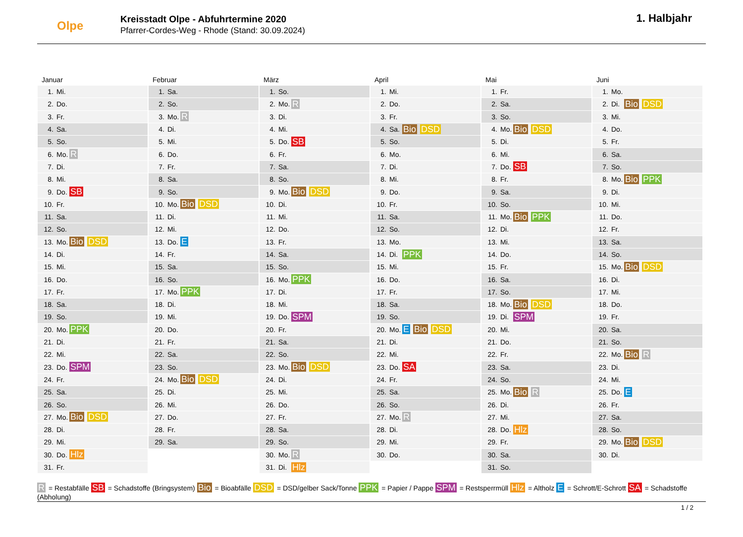Olpe
Kreisstadt Olpe - Abfuhrtermine 2020
Pfarrer-Cordes-Weg - Rhode (Stand: 30.09.2024)
1. Halbjahr
Januar
| 1. | Mi. | |
| 2. | Do. | |
| 3. | Fr. | |
| 4. | Sa. | |
| 5. | So. | |
| 6. | Mo. | R |
| 7. | Di. | |
| 8. | Mi. | |
| 9. | Do. | SB |
| 10. | Fr. | |
| 11. | Sa. | |
| 12. | So. | |
| 13. | Mo. | Bio DSD |
| 14. | Di. | |
| 15. | Mi. | |
| 16. | Do. | |
| 17. | Fr. | |
| 18. | Sa. | |
| 19. | So. | |
| 20. | Mo. | PPK |
| 21. | Di. | |
| 22. | Mi. | |
| 23. | Do. | SPM |
| 24. | Fr. | |
| 25. | Sa. | |
| 26. | So. | |
| 27. | Mo. | Bio DSD |
| 28. | Di. | |
| 29. | Mi. | |
| 30. | Do. | Hlz |
| 31. | Fr. | |
Februar
| 1. | Sa. | |
| 2. | So. | |
| 3. | Mo. | R |
| 4. | Di. | |
| 5. | Mi. | |
| 6. | Do. | |
| 7. | Fr. | |
| 8. | Sa. | |
| 9. | So. | |
| 10. | Mo. | Bio DSD |
| 11. | Di. | |
| 12. | Mi. | |
| 13. | Do. | E |
| 14. | Fr. | |
| 15. | Sa. | |
| 16. | So. | |
| 17. | Mo. | PPK |
| 18. | Di. | |
| 19. | Mi. | |
| 20. | Do. | |
| 21. | Fr. | |
| 22. | Sa. | |
| 23. | So. | |
| 24. | Mo. | Bio DSD |
| 25. | Di. | |
| 26. | Mi. | |
| 27. | Do. | |
| 28. | Fr. | |
| 29. | Sa. | |
März
| 1. | So. | |
| 2. | Mo. | R |
| 3. | Di. | |
| 4. | Mi. | |
| 5. | Do. | SB |
| 6. | Fr. | |
| 7. | Sa. | |
| 8. | So. | |
| 9. | Mo. | Bio DSD |
| 10. | Di. | |
| 11. | Mi. | |
| 12. | Do. | |
| 13. | Fr. | |
| 14. | Sa. | |
| 15. | So. | |
| 16. | Mo. | PPK |
| 17. | Di. | |
| 18. | Mi. | |
| 19. | Do. | SPM |
| 20. | Fr. | |
| 21. | Sa. | |
| 22. | So. | |
| 23. | Mo. | Bio DSD |
| 24. | Di. | |
| 25. | Mi. | |
| 26. | Do. | |
| 27. | Fr. | |
| 28. | Sa. | |
| 29. | So. | |
| 30. | Mo. | R |
| 31. | Di. | Hlz |
April
| 1. | Mi. | |
| 2. | Do. | |
| 3. | Fr. | |
| 4. | Sa. | Bio DSD |
| 5. | So. | |
| 6. | Mo. | |
| 7. | Di. | |
| 8. | Mi. | |
| 9. | Do. | |
| 10. | Fr. | |
| 11. | Sa. | |
| 12. | So. | |
| 13. | Mo. | |
| 14. | Di. | PPK |
| 15. | Mi. | |
| 16. | Do. | |
| 17. | Fr. | |
| 18. | Sa. | |
| 19. | So. | |
| 20. | Mo. | E Bio DSD |
| 21. | Di. | |
| 22. | Mi. | |
| 23. | Do. | SA |
| 24. | Fr. | |
| 25. | Sa. | |
| 26. | So. | |
| 27. | Mo. | R |
| 28. | Di. | |
| 29. | Mi. | |
| 30. | Do. | |
Mai
| 1. | Fr. | |
| 2. | Sa. | |
| 3. | So. | |
| 4. | Mo. | Bio DSD |
| 5. | Di. | |
| 6. | Mi. | |
| 7. | Do. | SB |
| 8. | Fr. | |
| 9. | Sa. | |
| 10. | So. | |
| 11. | Mo. | Bio PPK |
| 12. | Di. | |
| 13. | Mi. | |
| 14. | Do. | |
| 15. | Fr. | |
| 16. | Sa. | |
| 17. | So. | |
| 18. | Mo. | Bio DSD |
| 19. | Di. | SPM |
| 20. | Mi. | |
| 21. | Do. | |
| 22. | Fr. | |
| 23. | Sa. | |
| 24. | So. | |
| 25. | Mo. | Bio R |
| 26. | Di. | |
| 27. | Mi. | |
| 28. | Do. | Hlz |
| 29. | Fr. | |
| 30. | Sa. | |
| 31. | So. | |
Juni
| 1. | Mo. | |
| 2. | Di. | Bio DSD |
| 3. | Mi. | |
| 4. | Do. | |
| 5. | Fr. | |
| 6. | Sa. | |
| 7. | So. | |
| 8. | Mo. | Bio PPK |
| 9. | Di. | |
| 10. | Mi. | |
| 11. | Do. | |
| 12. | Fr. | |
| 13. | Sa. | |
| 14. | So. | |
| 15. | Mo. | Bio DSD |
| 16. | Di. | |
| 17. | Mi. | |
| 18. | Do. | |
| 19. | Fr. | |
| 20. | Sa. | |
| 21. | So. | |
| 22. | Mo. | Bio R |
| 23. | Di. | |
| 24. | Mi. | |
| 25. | Do. | E |
| 26. | Fr. | |
| 27. | Sa. | |
| 28. | So. | |
| 29. | Mo. | Bio DSD |
| 30. | Di. | |
R = Restabfälle SB = Schadstoffe (Bringsystem) Bio = Bioabfälle DSD = DSD/gelber Sack/Tonne PPK = Papier / Pappe SPM = Restsperrmüll Hlz = Altholz E = Schrott/E-Schrott SA = Schadstoffe (Abholung)
1 / 2